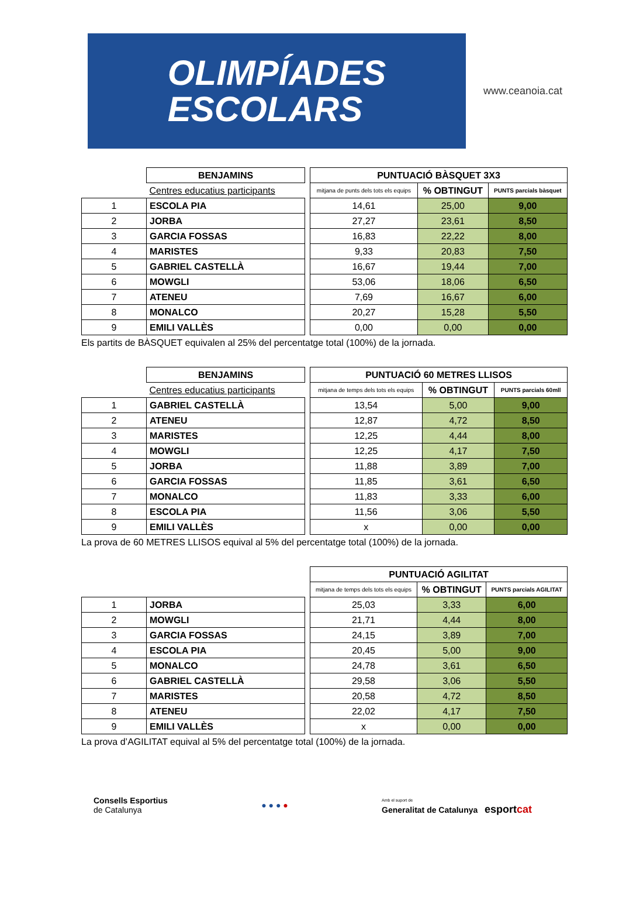OLIMPÍADES
ESCOLARS
www.ceanoia.cat
| | BENJAMINS | | PUNTUACIÓ BÀSQUET 3X3 | | |
| | Centres educatius participants | | mitjana de punts dels tots els equips | % OBTINGUT | PUNTS parcials bàsquet |
| 1 | ESCOLA PIA | | 14,61 | 25,00 | 9,00 |
| 2 | JORBA | | 27,27 | 23,61 | 8,50 |
| 3 | GARCIA FOSSAS | | 16,83 | 22,22 | 8,00 |
| 4 | MARISTES | | 9,33 | 20,83 | 7,50 |
| 5 | GABRIEL CASTELLÀ | | 16,67 | 19,44 | 7,00 |
| 6 | MOWGLI | | 53,06 | 18,06 | 6,50 |
| 7 | ATENEU | | 7,69 | 16,67 | 6,00 |
| 8 | MONALCO | | 20,27 | 15,28 | 5,50 |
| 9 | EMILI VALLÈS | | 0,00 | 0,00 | 0,00 |
Els partits de BÀSQUET equivalen al 25% del percentatge total (100%) de la jornada.
| | BENJAMINS | | PUNTUACIÓ 60 METRES LLISOS | | |
| | Centres educatius participants | | mitjana de temps dels tots els equips | % OBTINGUT | PUNTS parcials 60mll |
| 1 | GABRIEL CASTELLÀ | | 13,54 | 5,00 | 9,00 |
| 2 | ATENEU | | 12,87 | 4,72 | 8,50 |
| 3 | MARISTES | | 12,25 | 4,44 | 8,00 |
| 4 | MOWGLI | | 12,25 | 4,17 | 7,50 |
| 5 | JORBA | | 11,88 | 3,89 | 7,00 |
| 6 | GARCIA FOSSAS | | 11,85 | 3,61 | 6,50 |
| 7 | MONALCO | | 11,83 | 3,33 | 6,00 |
| 8 | ESCOLA PIA | | 11,56 | 3,06 | 5,50 |
| 9 | EMILI VALLÈS | | x | 0,00 | 0,00 |
La prova de 60 METRES LLISOS equival al 5% del percentatge total (100%) de la jornada.
| | | | PUNTUACIÓ AGILITAT | | |
| | | | mitjana de temps dels tots els equips | % OBTINGUT | PUNTS parcials AGILITAT |
| 1 | JORBA | | 25,03 | 3,33 | 6,00 |
| 2 | MOWGLI | | 21,71 | 4,44 | 8,00 |
| 3 | GARCIA FOSSAS | | 24,15 | 3,89 | 7,00 |
| 4 | ESCOLA PIA | | 20,45 | 5,00 | 9,00 |
| 5 | MONALCO | | 24,78 | 3,61 | 6,50 |
| 6 | GABRIEL CASTELLÀ | | 29,58 | 3,06 | 5,50 |
| 7 | MARISTES | | 20,58 | 4,72 | 8,50 |
| 8 | ATENEU | | 22,02 | 4,17 | 7,50 |
| 9 | EMILI VALLÈS | | x | 0,00 | 0,00 |
La prova d’AGILITAT equival al 5% del percentatge total (100%) de la jornada.
Consells Esportius
de Catalunya
● ● ● ●
Amb el suport de
Generalitat de Catalunya esportcat